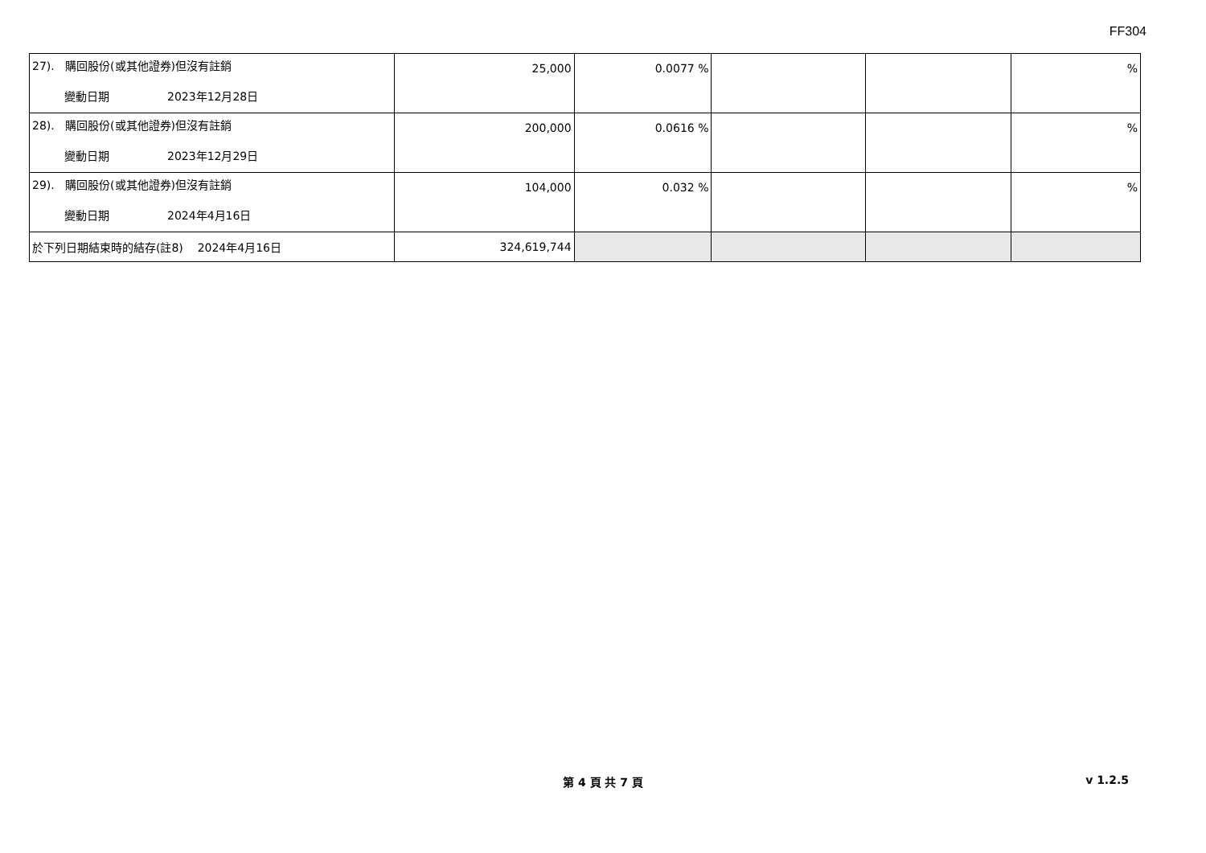FF304
| 27). 購回股份(或其他證券)但沒有註銷 變動日期 2023年12月28日 | 25,000 | 0.0077 % | | | % |
| 28). 購回股份(或其他證券)但沒有註銷 變動日期 2023年12月29日 | 200,000 | 0.0616 % | | | % |
| 29). 購回股份(或其他證券)但沒有註銷 變動日期 2024年4月16日 | 104,000 | 0.032 % | | | % |
| 於下列日期結束時的結存(註8) 2024年4月16日 | 324,619,744 | | | | |
第 4 頁 共 7 頁 v 1.2.5